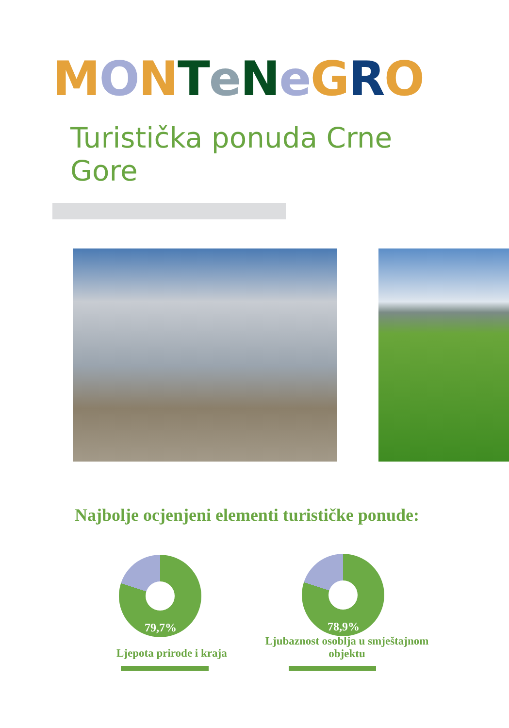MONTeNeGRO
Turistička ponuda Crne Gore
Najbolje ocjenjeni elementi turističke ponude:
79,7%
Ljepota prirode i kraja
78,9%
Ljubaznost osoblja u smještajnom objektu